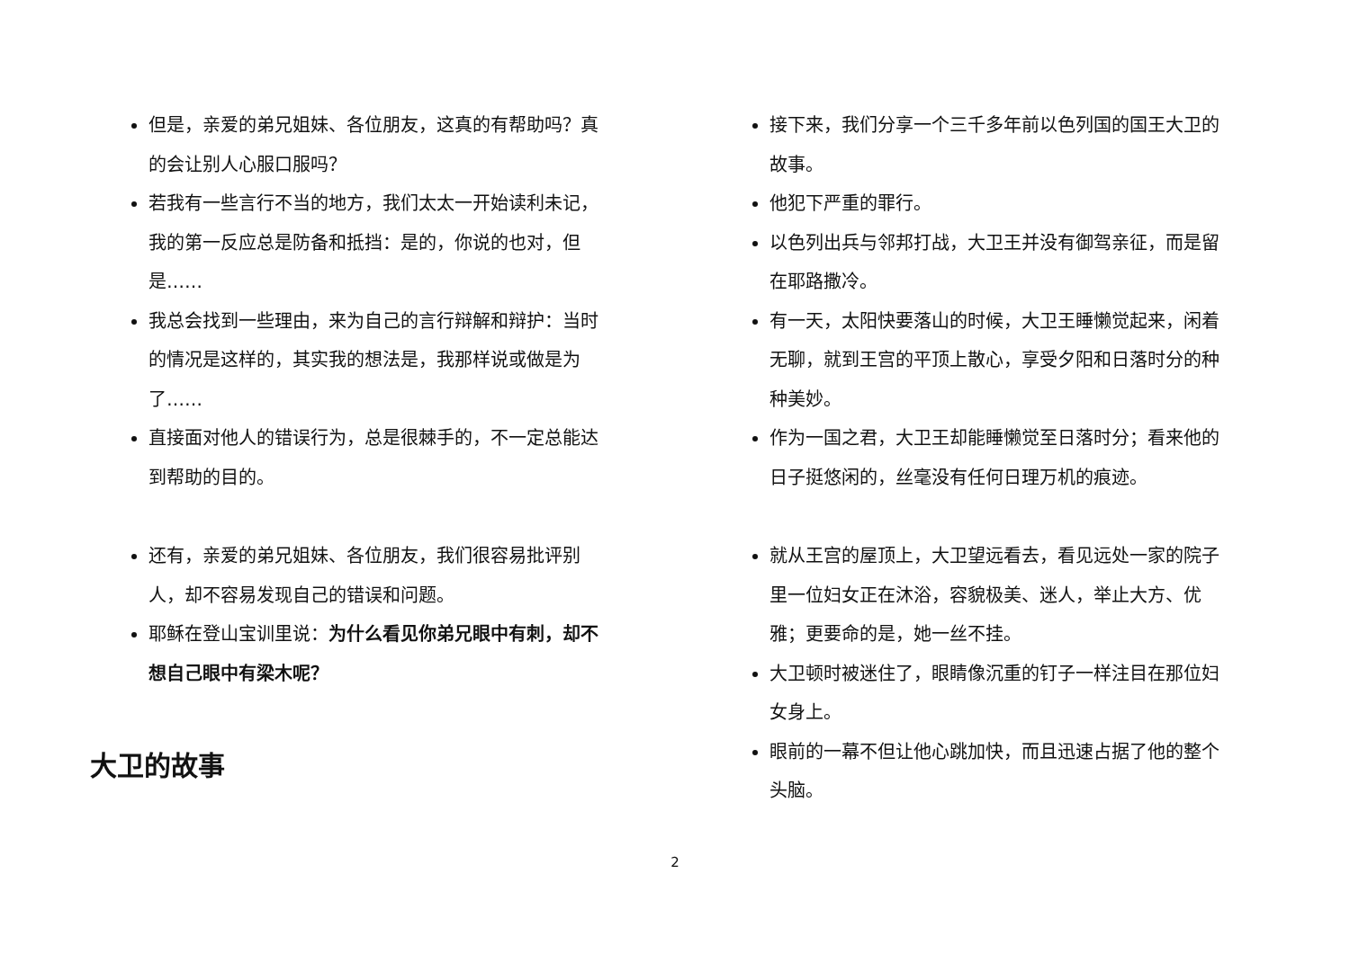但是，亲爱的弟兄姐妹、各位朋友，这真的有帮助吗？真的会让别人心服口服吗？
若我有一些言行不当的地方，我们太太一开始读利未记，我的第一反应总是防备和抵挡：是的，你说的也对，但是……
我总会找到一些理由，来为自己的言行辩解和辩护：当时的情况是这样的，其实我的想法是，我那样说或做是为了……
直接面对他人的错误行为，总是很棘手的，不一定总能达到帮助的目的。
还有，亲爱的弟兄姐妹、各位朋友，我们很容易批评别人，却不容易发现自己的错误和问题。
耶稣在登山宝训里说：为什么看见你弟兄眼中有刺，却不想自己眼中有梁木呢？
大卫的故事
接下来，我们分享一个三千多年前以色列国的国王大卫的故事。
他犯下严重的罪行。
以色列出兵与邻邦打战，大卫王并没有御驾亲征，而是留在耶路撒冷。
有一天，太阳快要落山的时候，大卫王睡懒觉起来，闲着无聊，就到王宫的平顶上散心，享受夕阳和日落时分的种种美妙。
作为一国之君，大卫王却能睡懒觉至日落时分；看来他的日子挺悠闲的，丝毫没有任何日理万机的痕迹。
就从王宫的屋顶上，大卫望远看去，看见远处一家的院子里一位妇女正在沐浴，容貌极美、迷人，举止大方、优雅；更要命的是，她一丝不挂。
大卫顿时被迷住了，眼睛像沉重的钉子一样注目在那位妇女身上。
眼前的一幕不但让他心跳加快，而且迅速占据了他的整个头脑。
2